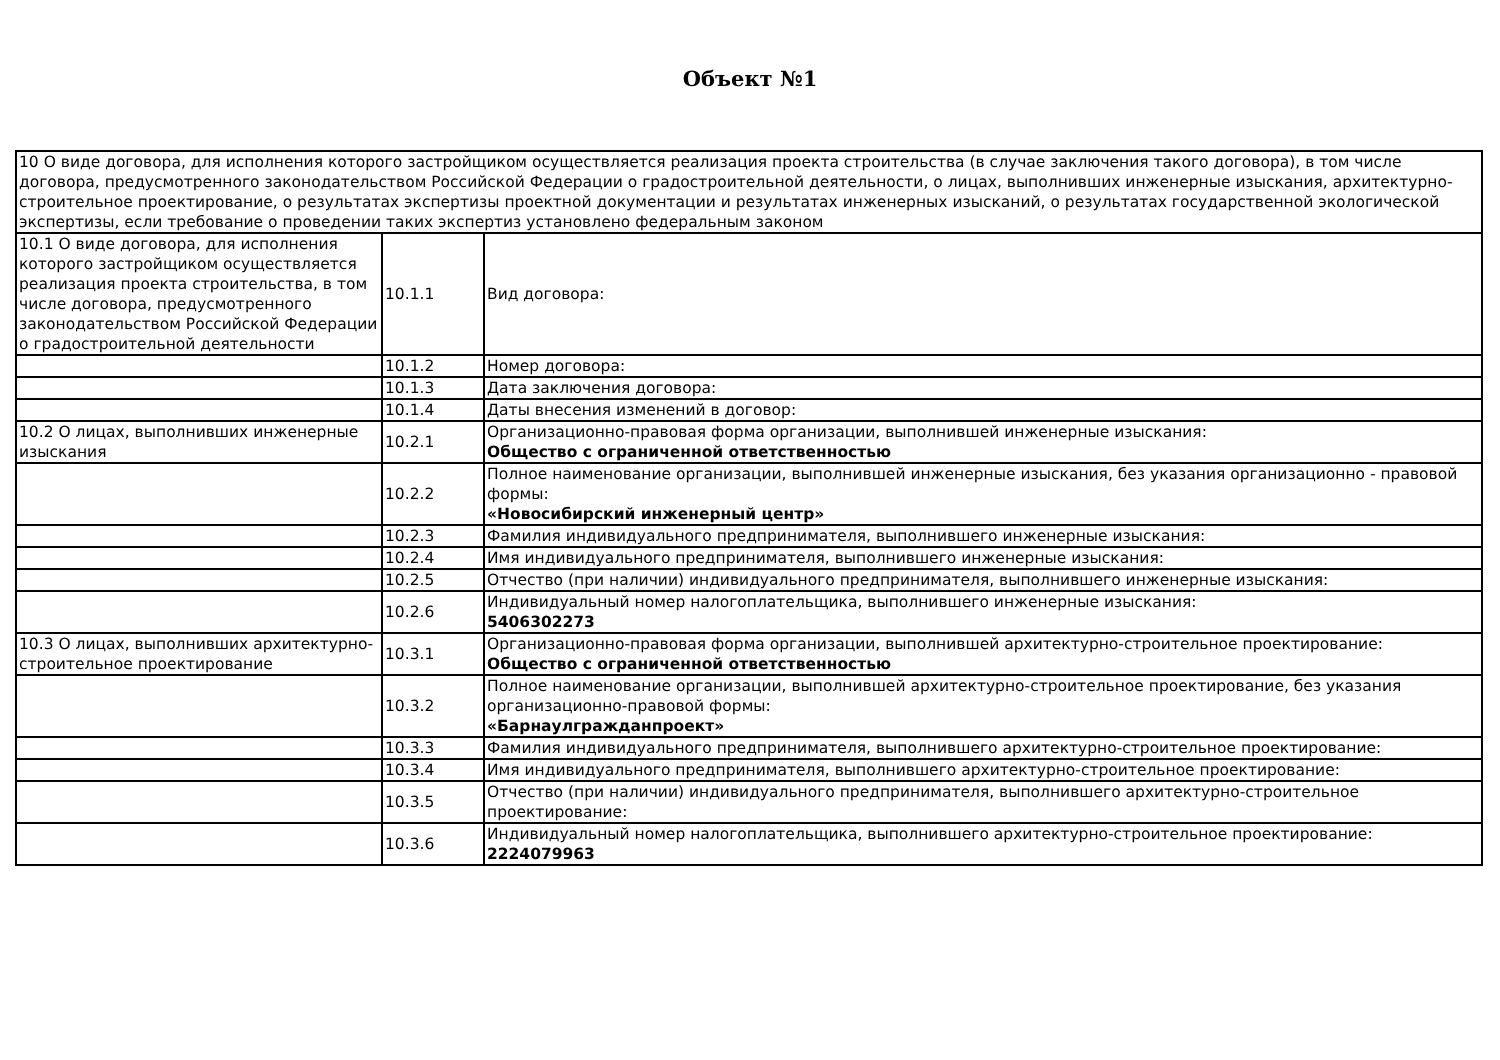Объект №1
| 10 О виде договора, для исполнения которого застройщиком осуществляется реализация проекта строительства (в случае заключения такого договора), в том числе договора, предусмотренного законодательством Российской Федерации о градостроительной деятельности, о лицах, выполнивших инженерные изыскания, архитектурно-строительное проектирование, о результатах экспертизы проектной документации и результатах инженерных изысканий, о результатах государственной экологической экспертизы, если требование о проведении таких экспертиз установлено федеральным законом | | |
| 10.1 О виде договора, для исполнения которого застройщиком осуществляется реализация проекта строительства, в том числе договора, предусмотренного законодательством Российской Федерации о градостроительной деятельности | 10.1.1 | Вид договора: |
| | 10.1.2 | Номер договора: |
| | 10.1.3 | Дата заключения договора: |
| | 10.1.4 | Даты внесения изменений в договор: |
| 10.2 О лицах, выполнивших инженерные изыскания | 10.2.1 | Организационно-правовая форма организации, выполнившей инженерные изыскания: Общество с ограниченной ответственностью |
| | 10.2.2 | Полное наименование организации, выполнившей инженерные изыскания, без указания организационно - правовой формы: «Новосибирский инженерный центр» |
| | 10.2.3 | Фамилия индивидуального предпринимателя, выполнившего инженерные изыскания: |
| | 10.2.4 | Имя индивидуального предпринимателя, выполнившего инженерные изыскания: |
| | 10.2.5 | Отчество (при наличии) индивидуального предпринимателя, выполнившего инженерные изыскания: |
| | 10.2.6 | Индивидуальный номер налогоплательщика, выполнившего инженерные изыскания: 5406302273 |
| 10.3 О лицах, выполнивших архитектурно-строительное проектирование | 10.3.1 | Организационно-правовая форма организации, выполнившей архитектурно-строительное проектирование: Общество с ограниченной ответственностью |
| | 10.3.2 | Полное наименование организации, выполнившей архитектурно-строительное проектирование, без указания организационно-правовой формы: «Барнаулгражданпроект» |
| | 10.3.3 | Фамилия индивидуального предпринимателя, выполнившего архитектурно-строительное проектирование: |
| | 10.3.4 | Имя индивидуального предпринимателя, выполнившего архитектурно-строительное проектирование: |
| | 10.3.5 | Отчество (при наличии) индивидуального предпринимателя, выполнившего архитектурно-строительное проектирование: |
| | 10.3.6 | Индивидуальный номер налогоплательщика, выполнившего архитектурно-строительное проектирование: 2224079963 |